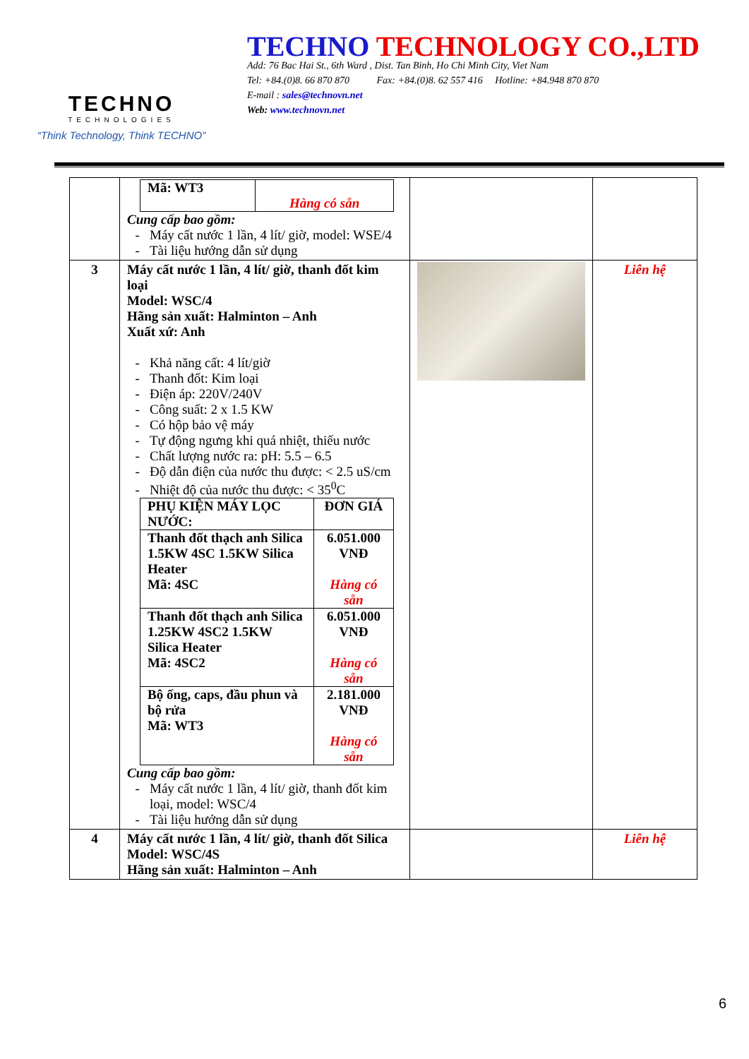TECHNO
TECHNOLOGIES
“Think Technology, Think TECHNO”
TECHNO TECHNOLOGY CO.,LTD
Add: 76 Bac Hai St., 6th Ward , Dist. Tan Binh, Ho Chi Minh City, Viet Nam
Tel: +84.(0)8. 66 870 870 Fax: +84.(0)8. 62 557 416 Hotline: +84.948 870 870
E-mail : sales@technovn.net
Web: www.technovn.net
| | / Mã: WT3 / Hàng có sẵn / Cung cấp bao gồm: Máy cất nước 1 lần, 4 lít/ giờ, model: WSE/4 Tài liệu hướng dẫn sử dụng | | |
| 3 | Máy cất nước 1 lần, 4 lít/ giờ, thanh đốt kim loại Model: WSC/4 Hãng sản xuất: Halminton – Anh Xuất xứ: Anh Khả năng cất: 4 lít/giờ Thanh đốt: Kim loại Điện áp: 220V/240V Công suất: 2 x 1.5 KW Có hộp bảo vệ máy Tự động ngưng khi quá nhiệt, thiếu nước Chất lượng nước ra: pH: 5.5 – 6.5 Độ dẫn điện của nước thu được: < 2.5 uS/cm Nhiệt độ của nước thu được: < 35<sup>0</sup>C / PHỤ KIỆN MÁY LỌC NƯỚC: / ĐƠN GIÁ / / Thanh đốt thạch anh Silica 1.5KW 4SC 1.5KW Silica Heater Mã: 4SC / 6.051.000 VNĐ Hàng có sẵn / / Thanh đốt thạch anh Silica 1.25KW 4SC2 1.5KW Silica Heater Mã: 4SC2 / 6.051.000 VNĐ Hàng có sẵn / / Bộ ống, caps, đầu phun và bộ rửa Mã: WT3 / 2.181.000 VNĐ Hàng có sẵn / Cung cấp bao gồm: Máy cất nước 1 lần, 4 lít/ giờ, thanh đốt kim loại, model: WSC/4 Tài liệu hướng dẫn sử dụng | | Liên hệ |
| 4 | Máy cất nước 1 lần, 4 lít/ giờ, thanh đốt Silica Model: WSC/4S Hãng sản xuất: Halminton – Anh | | Liên hệ |
6